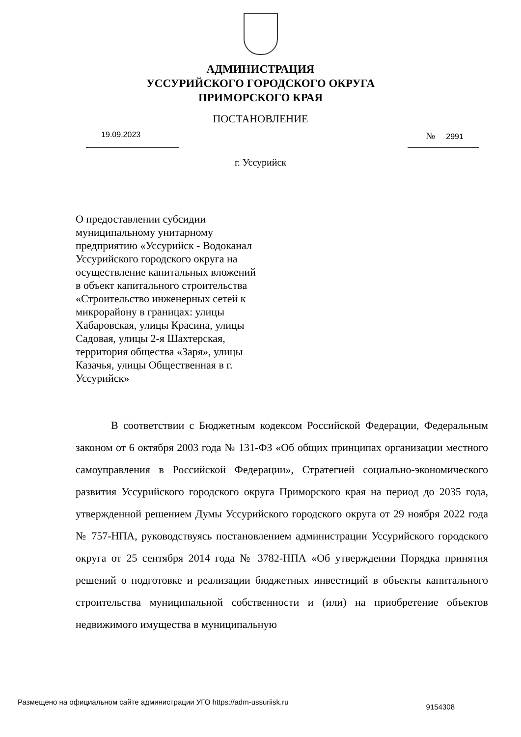АДМИНИСТРАЦИЯ
УССУРИЙСКОГО ГОРОДСКОГО ОКРУГА
ПРИМОРСКОГО КРАЯ
ПОСТАНОВЛЕНИЕ
19.09.2023 № 2991
г. Уссурийск
О предоставлении субсидии муниципальному унитарному предприятию «Уссурийск - Водоканал Уссурийского городского округа на осуществление капитальных вложений в объект капитального строительства «Строительство инженерных сетей к микрорайону в границах: улицы Хабаровская, улицы Красина, улицы Садовая, улицы 2-я Шахтерская, территория общества «Заря», улицы Казачья, улицы Общественная в г. Уссурийск»
В соответствии с Бюджетным кодексом Российской Федерации, Федеральным законом от 6 октября 2003 года № 131-ФЗ «Об общих принципах организации местного самоуправления в Российской Федерации», Стратегией социально-экономического развития Уссурийского городского округа Приморского края на период до 2035 года, утвержденной решением Думы Уссурийского городского округа от 29 ноября 2022 года № 757-НПА, руководствуясь постановлением администрации Уссурийского городского округа от 25 сентября 2014 года № 3782-НПА «Об утверждении Порядка принятия решений о подготовке и реализации бюджетных инвестиций в объекты капитального строительства муниципальной собственности и (или) на приобретение объектов недвижимого имущества в муниципальную
Размещено на официальном сайте администрации УГО https://adm-ussuriisk.ru 9154308